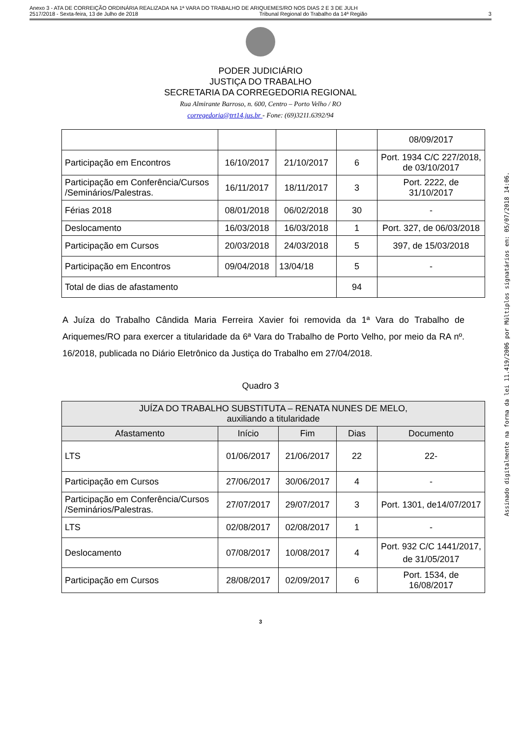Anexo 3 - ATA DE CORREIÇÃO ORDINÁRIA REALIZADA NA 1ª VARA DO TRABALHO DE ARIQUEMES/RO NOS DIAS 2 E 3 DE JULH
2517/2018 - Sexta-feira, 13 de Julho de 2018 Tribunal Regional do Trabalho da 14ª Região 3
PODER JUDICIÁRIO
JUSTIÇA DO TRABALHO
SECRETARIA DA CORREGEDORIA REGIONAL
Rua Almirante Barroso, n. 600, Centro – Porto Velho / RO
corregedoria@trt14.jus.br - Fone: (69)3211.6392/94
| | | | | 08/09/2017 |
| Participação em Encontros | 16/10/2017 | 21/10/2017 | 6 | Port. 1934 C/C 227/2018, de 03/10/2017 |
| Participação em Conferência/Cursos /Seminários/Palestras. | 16/11/2017 | 18/11/2017 | 3 | Port. 2222, de 31/10/2017 |
| Férias 2018 | 08/01/2018 | 06/02/2018 | 30 | - |
| Deslocamento | 16/03/2018 | 16/03/2018 | 1 | Port. 327, de 06/03/2018 |
| Participação em Cursos | 20/03/2018 | 24/03/2018 | 5 | 397, de 15/03/2018 |
| Participação em Encontros | 09/04/2018 | 13/04/18 | 5 | - |
| Total de dias de afastamento | | | 94 | |
A Juíza do Trabalho Cândida Maria Ferreira Xavier foi removida da 1ª Vara do Trabalho de Ariquemes/RO para exercer a titularidade da 6ª Vara do Trabalho de Porto Velho, por meio da RA nº. 16/2018, publicada no Diário Eletrônico da Justiça do Trabalho em 27/04/2018.
Quadro 3
| JUÍZA DO TRABALHO SUBSTITUTA – RENATA NUNES DE MELO, auxiliando a titularidade | | | | |
| --- | --- | --- | --- | --- |
| Afastamento | Início | Fim | Dias | Documento |
| LTS | 01/06/2017 | 21/06/2017 | 22 | 22- |
| Participação em Cursos | 27/06/2017 | 30/06/2017 | 4 | - |
| Participação em Conferência/Cursos /Seminários/Palestras. | 27/07/2017 | 29/07/2017 | 3 | Port. 1301, de14/07/2017 |
| LTS | 02/08/2017 | 02/08/2017 | 1 | - |
| Deslocamento | 07/08/2017 | 10/08/2017 | 4 | Port. 932 C/C 1441/2017, de 31/05/2017 |
| Participação em Cursos | 28/08/2017 | 02/09/2017 | 6 | Port. 1534, de 16/08/2017 |
3
Assinado digitalmente na forma da lei 11.419/2006 por Múltiplos signatários em: 05/07/2018 14:06.